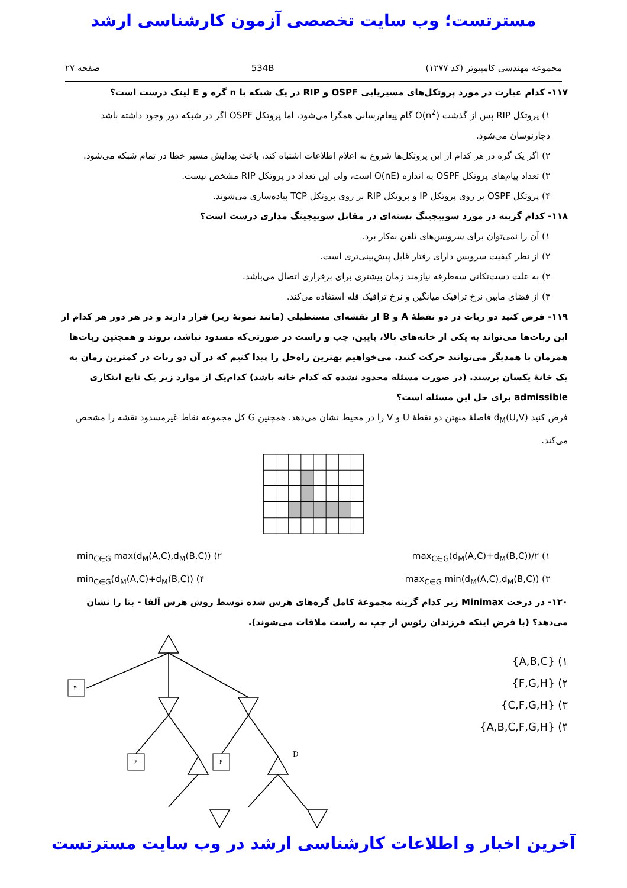مسترتست؛ وب سایت تخصصی آزمون کارشناسی ارشد
مجموعه مهندسی کامپیوتر (کد ۱۲۷۷) 534B صفحه ۲۷
۱۱۷- کدام عبارت در مورد پروتکل‌های مسیریابی OSPF و RIP در یک شبکه با n گره و E لینک درست است؟
۱) پروتکل RIP پس از گذشت O(n<sup>2</sup>) گام پیغام‌رسانی همگرا می‌شود، اما پروتکل OSPF اگر در شبکه دور وجود داشته باشد دچارنوسان می‌شود.
۲) اگر یک گره در هر کدام از این پروتکل‌ها شروع به اعلام اطلاعات اشتباه کند، باعث پیدایش مسیر خطا در تمام شبکه می‌شود.
۳) تعداد پیام‌های پروتکل OSPF به اندازه O(nE) است، ولی این تعداد در پروتکل RIP مشخص نیست.
۴) پروتکل OSPF بر روی پروتکل IP و پروتکل RIP بر روی پروتکل TCP پیاده‌سازی می‌شوند.
۱۱۸- کدام گزینه در مورد سوییچینگ بسته‌ای در مقابل سوییچینگ مداری درست است؟
۱) آن را نمی‌توان برای سرویس‌های تلفن به‌کار برد.
۲) از نظر کیفیت سرویس دارای رفتار قابل پیش‌بینی‌تری است.
۳) به علت دست‌تکانی سه‌طرفه نیازمند زمان بیشتری برای برقراری اتصال می‌باشد.
۴) از فضای مابین نرخ ترافیک میانگین و نرخ ترافیک قله استفاده می‌کند.
۱۱۹- فرض کنید دو ربات در دو نقطهٔ A و B از نقشه‌ای مستطیلی (مانند نمونهٔ زیر) قرار دارند و در هر دور هر کدام از این ربات‌ها می‌تواند به یکی از خانه‌های بالا، پایین، چپ و راست در صورتی‌که مسدود نباشد، بروند و همچنین ربات‌ها همزمان با همدیگر می‌توانند حرکت کنند. می‌خواهیم بهترین راه‌حل را پیدا کنیم که در آن دو ربات در کمترین زمان به یک خانهٔ یکسان برسند. (در صورت مسئله محدود نشده که کدام خانه باشد) کدام‌یک از موارد زیر یک تابع ابتکاری admissible برای حل این مسئله است؟
فرض کنید d<sub>M</sub>(U,V) فاصلهٔ منهتن دو نقطهٔ U و V را در محیط نشان می‌دهد. همچنین G کل مجموعه نقاط غیرمسدود نقشه را مشخص می‌کند.
۱) max<sub>C∈G</sub>(d<sub>M</sub>(A,C)+d<sub>M</sub>(B,C))/۲ ۲) min<sub>C∈G</sub> max(d<sub>M</sub>(A,C),d<sub>M</sub>(B,C))
۳) max<sub>C∈G</sub> min(d<sub>M</sub>(A,C),d<sub>M</sub>(B,C)) ۴) min<sub>C∈G</sub>(d<sub>M</sub>(A,C)+d<sub>M</sub>(B,C))
۱۲۰- در درخت Minimax زیر کدام گزینه مجموعهٔ کامل گره‌های هرس شده توسط روش هرس آلفا - بتا را نشان می‌دهد؟ (با فرض اینکه فرزندان رئوس از چپ به راست ملاقات می‌شوند).
۱) {A,B,C}
۲) {F,G,H}
۳) {C,F,G,H}
۴) {A,B,C,F,G,H}
۴
۶
۶
D
۱ ۸ ۳ ۲ ۱۰ ۲ A B C E F G H
آخرین اخبار و اطلاعات کارشناسی ارشد در وب سایت مسترتست